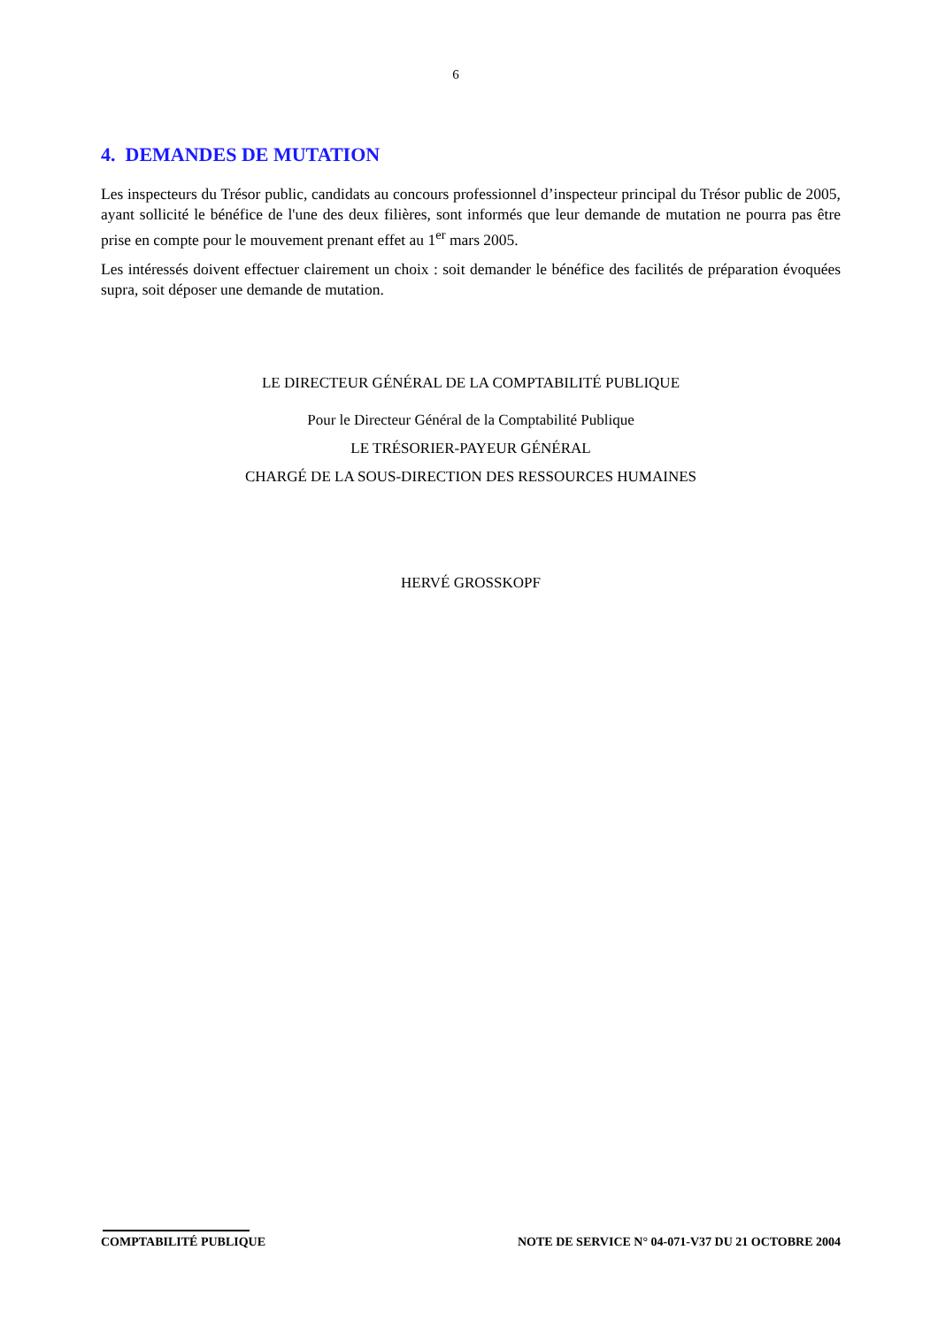6
4. DEMANDES DE MUTATION
Les inspecteurs du Trésor public, candidats au concours professionnel d’inspecteur principal du Trésor public de 2005, ayant sollicité le bénéfice de l'une des deux filières, sont informés que leur demande de mutation ne pourra pas être prise en compte pour le mouvement prenant effet au 1<sup>er</sup> mars 2005.
Les intéressés doivent effectuer clairement un choix : soit demander le bénéfice des facilités de préparation évoquées supra, soit déposer une demande de mutation.
LE DIRECTEUR GÉNÉRAL DE LA COMPTABILITÉ PUBLIQUE
Pour le Directeur Général de la Comptabilité Publique
LE TRÉSORIER-PAYEUR GÉNÉRAL
CHARGÉ DE LA SOUS-DIRECTION DES RESSOURCES HUMAINES
HERVÉ GROSSKOPF
COMPTABILITÉ PUBLIQUE NOTE DE SERVICE N° 04-071-V37 DU 21 OCTOBRE 2004